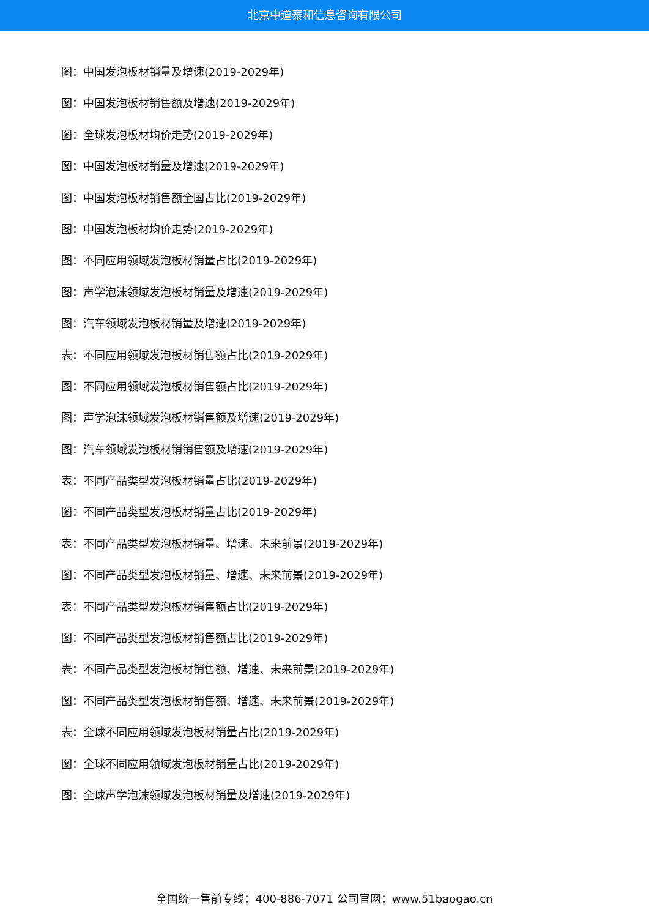北京中道泰和信息咨询有限公司
图：中国发泡板材销量及增速(2019-2029年)
图：中国发泡板材销售额及增速(2019-2029年)
图：全球发泡板材均价走势(2019-2029年)
图：中国发泡板材销量及增速(2019-2029年)
图：中国发泡板材销售额全国占比(2019-2029年)
图：中国发泡板材均价走势(2019-2029年)
图：不同应用领域发泡板材销量占比(2019-2029年)
图：声学泡沫领域发泡板材销量及增速(2019-2029年)
图：汽车领域发泡板材销量及增速(2019-2029年)
表：不同应用领域发泡板材销售额占比(2019-2029年)
图：不同应用领域发泡板材销售额占比(2019-2029年)
图：声学泡沫领域发泡板材销售额及增速(2019-2029年)
图：汽车领域发泡板材销销售额及增速(2019-2029年)
表：不同产品类型发泡板材销量占比(2019-2029年)
图：不同产品类型发泡板材销量占比(2019-2029年)
表：不同产品类型发泡板材销量、增速、未来前景(2019-2029年)
图：不同产品类型发泡板材销量、增速、未来前景(2019-2029年)
表：不同产品类型发泡板材销售额占比(2019-2029年)
图：不同产品类型发泡板材销售额占比(2019-2029年)
表：不同产品类型发泡板材销售额、增速、未来前景(2019-2029年)
图：不同产品类型发泡板材销售额、增速、未来前景(2019-2029年)
表：全球不同应用领域发泡板材销量占比(2019-2029年)
图：全球不同应用领域发泡板材销量占比(2019-2029年)
图：全球声学泡沫领域发泡板材销量及增速(2019-2029年)
全国统一售前专线：400-886-7071 公司官网：www.51baogao.cn